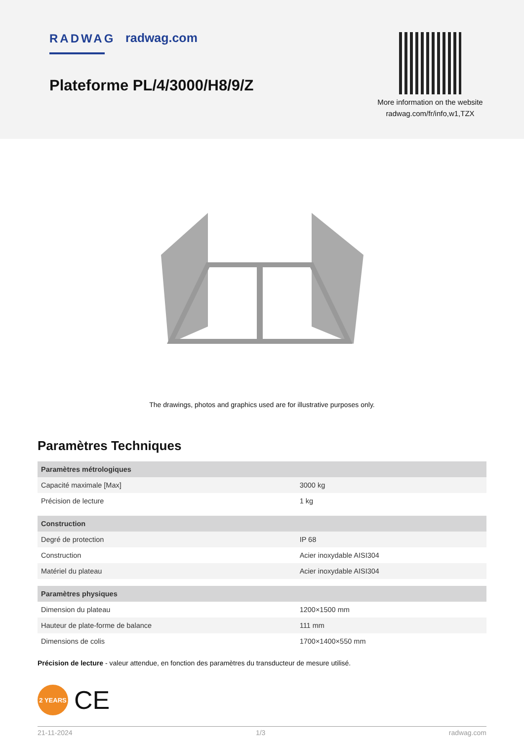RADWAG radwag.com
Plateforme PL/4/3000/H8/9/Z
More information on the website
radwag.com/fr/info,w1,TZX
The drawings, photos and graphics used are for illustrative purposes only.
Paramètres Techniques
| Paramètres métrologiques | |
| --- | --- |
| Capacité maximale [Max] | 3000 kg |
| Précision de lecture | 1 kg |
| Construction | |
| Degré de protection | IP 68 |
| Construction | Acier inoxydable AISI304 |
| Matériel du plateau | Acier inoxydable AISI304 |
| Paramètres physiques | |
| Dimension du plateau | 1200×1500 mm |
| Hauteur de plate-forme de balance | 111 mm |
| Dimensions de colis | 1700×1400×550 mm |
Précision de lecture - valeur attendue, en fonction des paramètres du transducteur de mesure utilisé.
2 YEARS
CE
21-11-2024 1/3 radwag.com